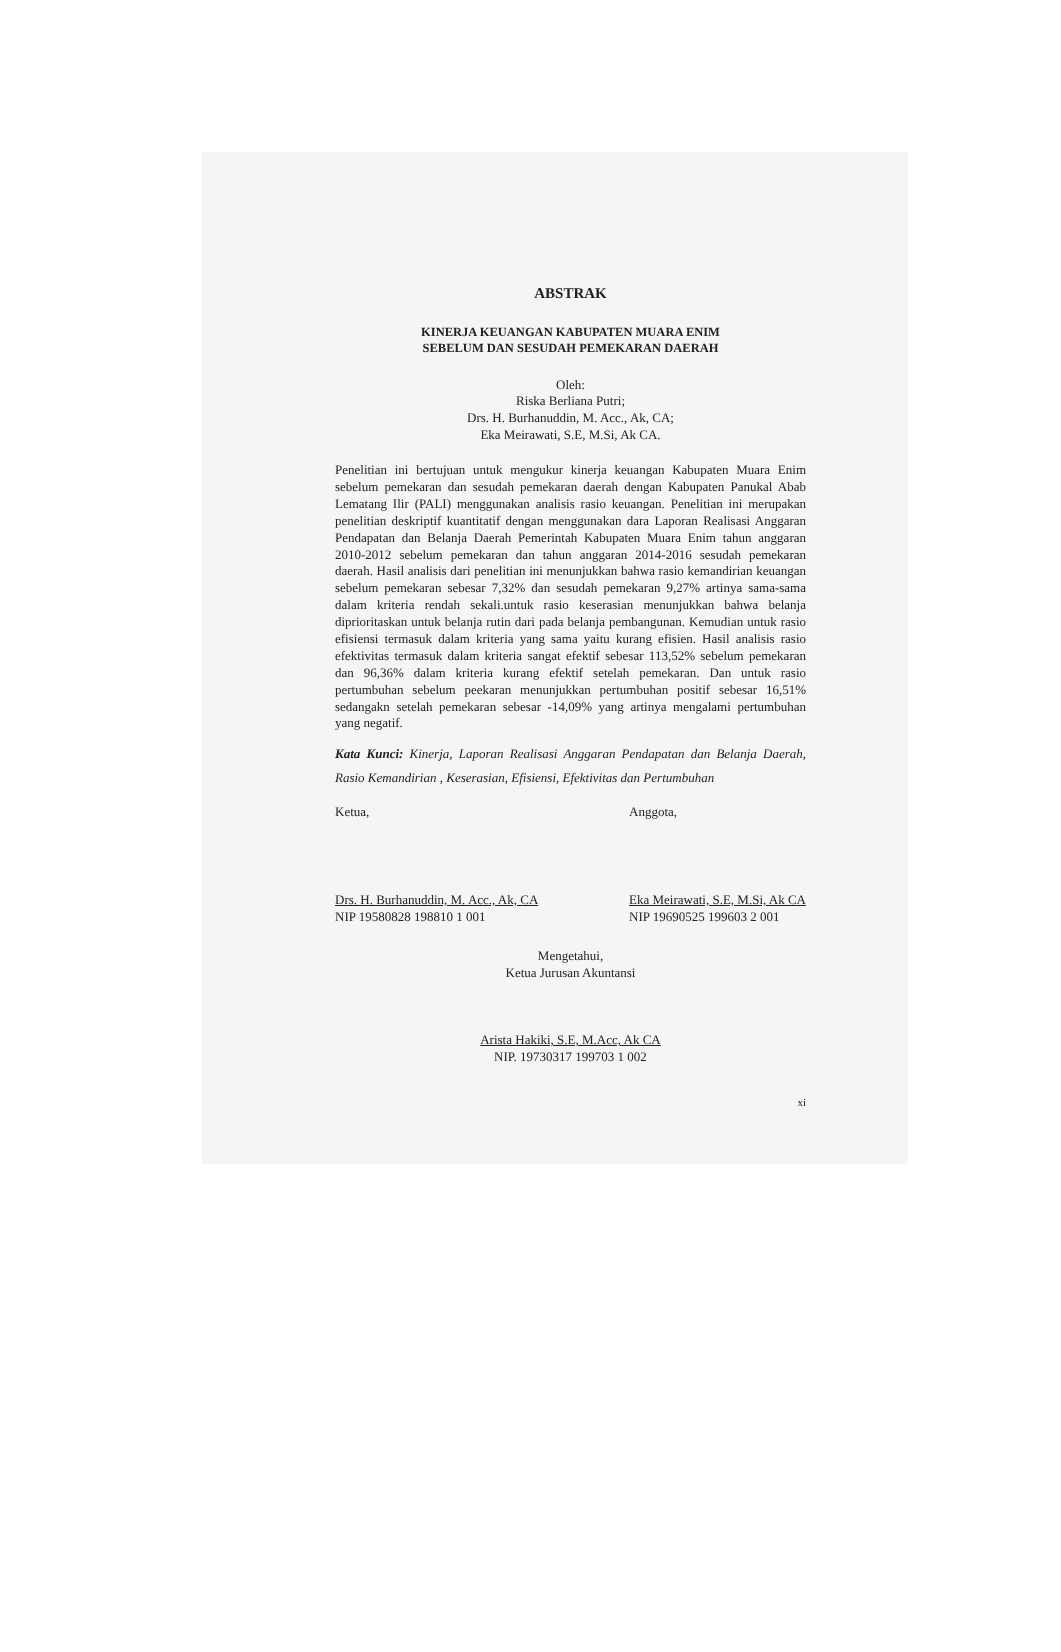ABSTRAK
KINERJA KEUANGAN KABUPATEN MUARA ENIM
SEBELUM DAN SESUDAH PEMEKARAN DAERAH
Oleh:
Riska Berliana Putri;
Drs. H. Burhanuddin, M. Acc., Ak, CA;
Eka Meirawati, S.E, M.Si, Ak CA.
Penelitian ini bertujuan untuk mengukur kinerja keuangan Kabupaten Muara Enim sebelum pemekaran dan sesudah pemekaran daerah dengan Kabupaten Panukal Abab Lematang Ilir (PALI) menggunakan analisis rasio keuangan. Penelitian ini merupakan penelitian deskriptif kuantitatif dengan menggunakan dara Laporan Realisasi Anggaran Pendapatan dan Belanja Daerah Pemerintah Kabupaten Muara Enim tahun anggaran 2010-2012 sebelum pemekaran dan tahun anggaran 2014-2016 sesudah pemekaran daerah. Hasil analisis dari penelitian ini menunjukkan bahwa rasio kemandirian keuangan sebelum pemekaran sebesar 7,32% dan sesudah pemekaran 9,27% artinya sama-sama dalam kriteria rendah sekali.untuk rasio keserasian menunjukkan bahwa belanja diprioritaskan untuk belanja rutin dari pada belanja pembangunan. Kemudian untuk rasio efisiensi termasuk dalam kriteria yang sama yaitu kurang efisien. Hasil analisis rasio efektivitas termasuk dalam kriteria sangat efektif sebesar 113,52% sebelum pemekaran dan 96,36% dalam kriteria kurang efektif setelah pemekaran. Dan untuk rasio pertumbuhan sebelum peekaran menunjukkan pertumbuhan positif sebesar 16,51% sedangakn setelah pemekaran sebesar -14,09% yang artinya mengalami pertumbuhan yang negatif.
Kata Kunci: Kinerja, Laporan Realisasi Anggaran Pendapatan dan Belanja Daerah, Rasio Kemandirian , Keserasian, Efisiensi, Efektivitas dan Pertumbuhan
Ketua,
Drs. H. Burhanuddin, M. Acc., Ak, CA
NIP 19580828 198810 1 001
Anggota,
Eka Meirawati, S.E, M.Si, Ak CA
NIP 19690525 199603 2 001
Mengetahui,
Ketua Jurusan Akuntansi
Arista Hakiki, S.E, M.Acc, Ak CA
NIP. 19730317 199703 1 002
xi